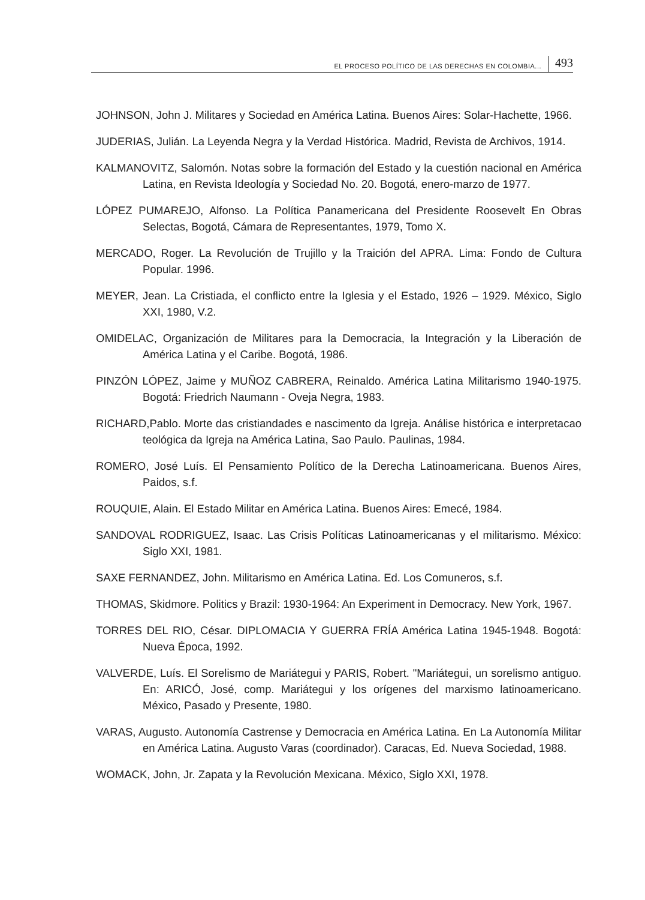EL PROCESO POLÍTICO DE LAS DERECHAS EN COLOMBIA... 493
JOHNSON, John J. Militares y Sociedad en América Latina. Buenos Aires: Solar-Hachette, 1966.
JUDERIAS, Julián. La Leyenda Negra y la Verdad Histórica. Madrid, Revista de Archivos, 1914.
KALMANOVITZ, Salomón. Notas sobre la formación del Estado y la cuestión nacional en América Latina, en Revista Ideología y Sociedad No. 20. Bogotá, enero-marzo de 1977.
LÓPEZ PUMAREJO, Alfonso. La Política Panamericana del Presidente Roosevelt En Obras Selectas, Bogotá, Cámara de Representantes, 1979, Tomo X.
MERCADO, Roger. La Revolución de Trujillo y la Traición del APRA. Lima: Fondo de Cultura Popular. 1996.
MEYER, Jean. La Cristiada, el conflicto entre la Iglesia y el Estado, 1926 – 1929. México, Siglo XXI, 1980, V.2.
OMIDELAC, Organización de Militares para la Democracia, la Integración y la Liberación de América Latina y el Caribe. Bogotá, 1986.
PINZÓN LÓPEZ, Jaime y MUÑOZ CABRERA, Reinaldo. América Latina Militarismo 1940-1975. Bogotá: Friedrich Naumann - Oveja Negra, 1983.
RICHARD,Pablo. Morte das cristiandades e nascimento da Igreja. Análise histórica e interpretacao teológica da Igreja na América Latina, Sao Paulo. Paulinas, 1984.
ROMERO, José Luís. El Pensamiento Político de la Derecha Latinoamericana. Buenos Aires, Paidos, s.f.
ROUQUIE, Alain. El Estado Militar en América Latina. Buenos Aires: Emecé, 1984.
SANDOVAL RODRIGUEZ, Isaac. Las Crisis Políticas Latinoamericanas y el militarismo. México: Siglo XXI, 1981.
SAXE FERNANDEZ, John. Militarismo en América Latina. Ed. Los Comuneros, s.f.
THOMAS, Skidmore. Politics y Brazil: 1930-1964: An Experiment in Democracy. New York, 1967.
TORRES DEL RIO, César. DIPLOMACIA Y GUERRA FRÍA América Latina 1945-1948. Bogotá: Nueva Época, 1992.
VALVERDE, Luís. El Sorelismo de Mariátegui y PARIS, Robert. "Mariátegui, un sorelismo antiguo. En: ARICÓ, José, comp. Mariátegui y los orígenes del marxismo latinoamericano. México, Pasado y Presente, 1980.
VARAS, Augusto. Autonomía Castrense y Democracia en América Latina. En La Autonomía Militar en América Latina. Augusto Varas (coordinador). Caracas, Ed. Nueva Sociedad, 1988.
WOMACK, John, Jr. Zapata y la Revolución Mexicana. México, Siglo XXI, 1978.